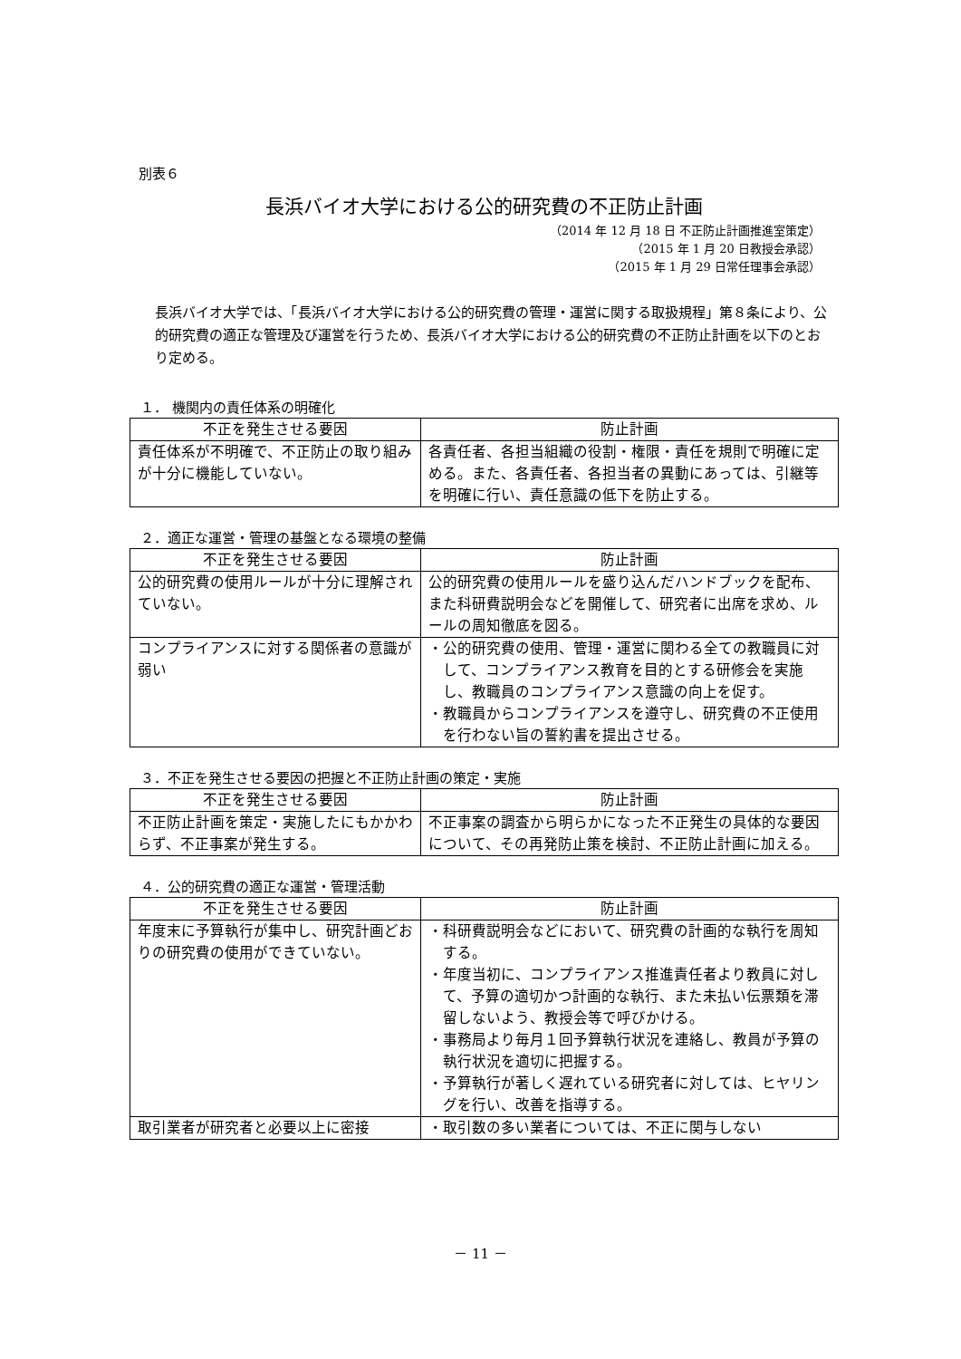別表６
長浜バイオ大学における公的研究費の不正防止計画
（2014 年 12 月 18 日 不正防止計画推進室策定）
（2015 年 1 月 20 日教授会承認）
（2015 年 1 月 29 日常任理事会承認）
長浜バイオ大学では、「長浜バイオ大学における公的研究費の管理・運営に関する取扱規程」第８条により、公的研究費の適正な管理及び運営を行うため、長浜バイオ大学における公的研究費の不正防止計画を以下のとおり定める。
１． 機関内の責任体系の明確化
| 不正を発生させる要因 | 防止計画 |
| --- | --- |
| 責任体系が不明確で、不正防止の取り組みが十分に機能していない。 | 各責任者、各担当組織の役割・権限・責任を規則で明確に定める。また、各責任者、各担当者の異動にあっては、引継等を明確に行い、責任意識の低下を防止する。 |
２．適正な運営・管理の基盤となる環境の整備
| 不正を発生させる要因 | 防止計画 |
| --- | --- |
| 公的研究費の使用ルールが十分に理解されていない。 | 公的研究費の使用ルールを盛り込んだハンドブックを配布、また科研費説明会などを開催して、研究者に出席を求め、ルールの周知徹底を図る。 |
| コンプライアンスに対する関係者の意識が弱い | ・公的研究費の使用、管理・運営に関わる全ての教職員に対して、コンプライアンス教育を目的とする研修会を実施し、教職員のコンプライアンス意識の向上を促す。 ・教職員からコンプライアンスを遵守し、研究費の不正使用を行わない旨の誓約書を提出させる。 |
３．不正を発生させる要因の把握と不正防止計画の策定・実施
| 不正を発生させる要因 | 防止計画 |
| --- | --- |
| 不正防止計画を策定・実施したにもかかわらず、不正事案が発生する。 | 不正事案の調査から明らかになった不正発生の具体的な要因について、その再発防止策を検討、不正防止計画に加える。 |
４．公的研究費の適正な運営・管理活動
| 不正を発生させる要因 | 防止計画 |
| --- | --- |
| 年度末に予算執行が集中し、研究計画どおりの研究費の使用ができていない。 | ・科研費説明会などにおいて、研究費の計画的な執行を周知する。 ・年度当初に、コンプライアンス推進責任者より教員に対して、予算の適切かつ計画的な執行、また未払い伝票類を滞留しないよう、教授会等で呼びかける。 ・事務局より毎月１回予算執行状況を連絡し、教員が予算の執行状況を適切に把握する。 ・予算執行が著しく遅れている研究者に対しては、ヒヤリングを行い、改善を指導する。 |
| 取引業者が研究者と必要以上に密接 | ・取引数の多い業者については、不正に関与しない |
－ 11 －